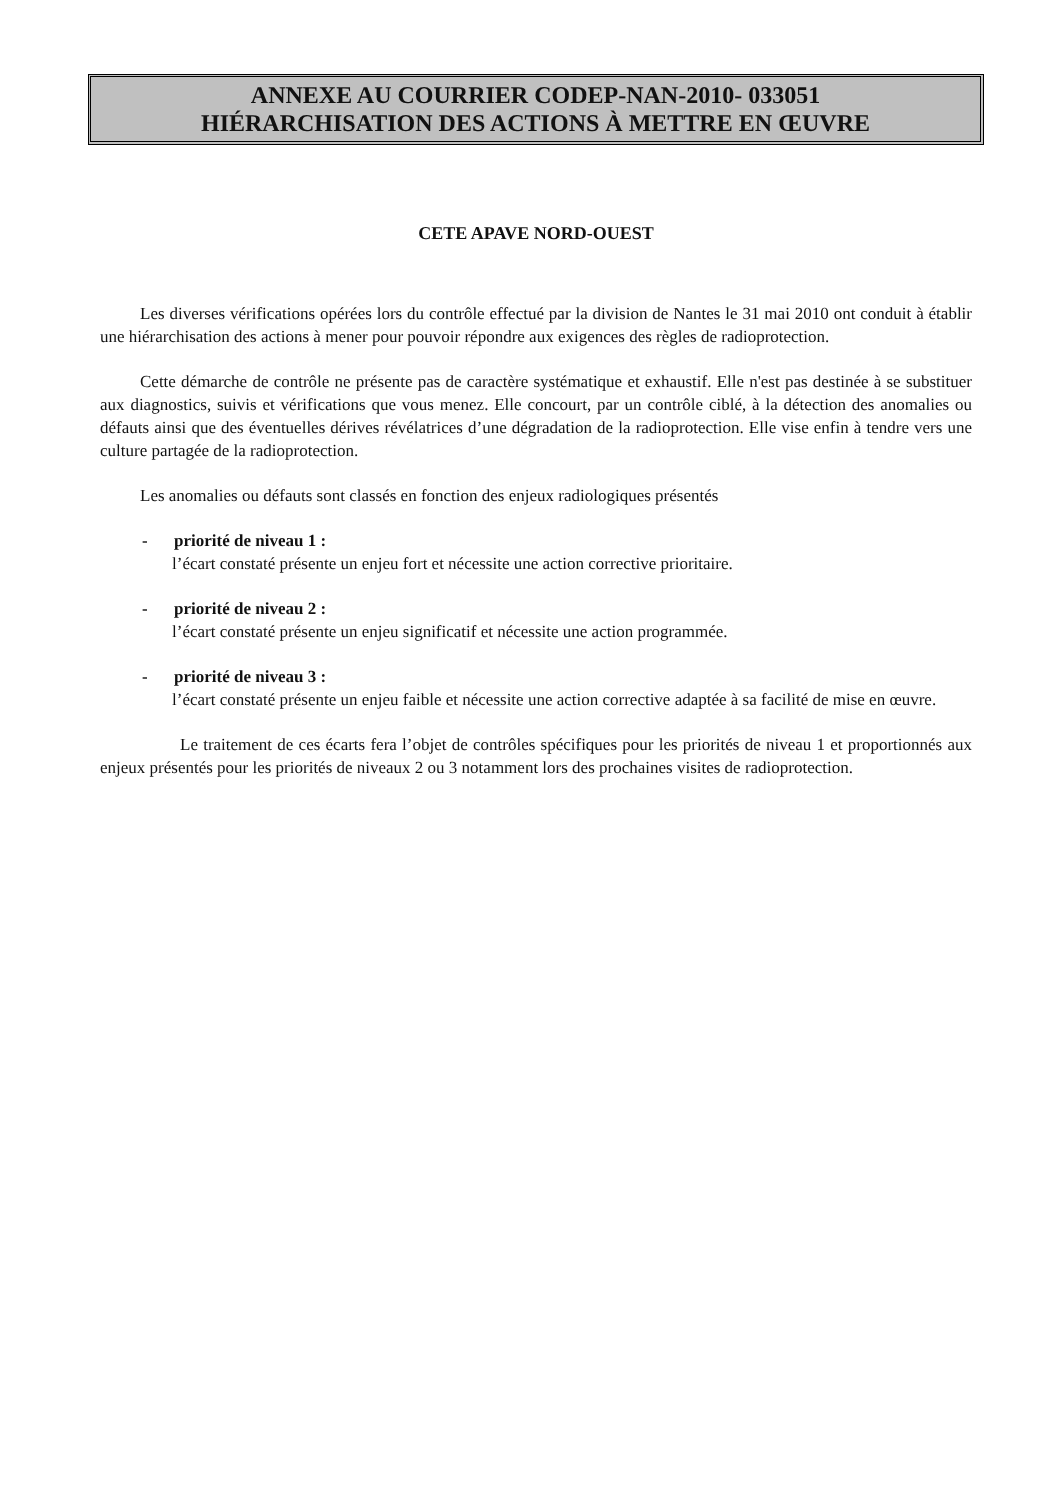ANNEXE AU COURRIER CODEP-NAN-2010- 033051
HIÉRARCHISATION DES ACTIONS À METTRE EN ŒUVRE
CETE APAVE NORD-OUEST
Les diverses vérifications opérées lors du contrôle effectué par la division de Nantes le 31 mai 2010 ont conduit à établir une hiérarchisation des actions à mener pour pouvoir répondre aux exigences des règles de radioprotection.
Cette démarche de contrôle ne présente pas de caractère systématique et exhaustif. Elle n'est pas destinée à se substituer aux diagnostics, suivis et vérifications que vous menez. Elle concourt, par un contrôle ciblé, à la détection des anomalies ou défauts ainsi que des éventuelles dérives révélatrices d’une dégradation de la radioprotection. Elle vise enfin à tendre vers une culture partagée de la radioprotection.
Les anomalies ou défauts sont classés en fonction des enjeux radiologiques présentés
- priorité de niveau 1 :
l’écart constaté présente un enjeu fort et nécessite une action corrective prioritaire.
- priorité de niveau 2 :
l’écart constaté présente un enjeu significatif et nécessite une action programmée.
- priorité de niveau 3 :
l’écart constaté présente un enjeu faible et nécessite une action corrective adaptée à sa facilité de mise en œuvre.
Le traitement de ces écarts fera l’objet de contrôles spécifiques pour les priorités de niveau 1 et proportionnés aux enjeux présentés pour les priorités de niveaux 2 ou 3 notamment lors des prochaines visites de radioprotection.